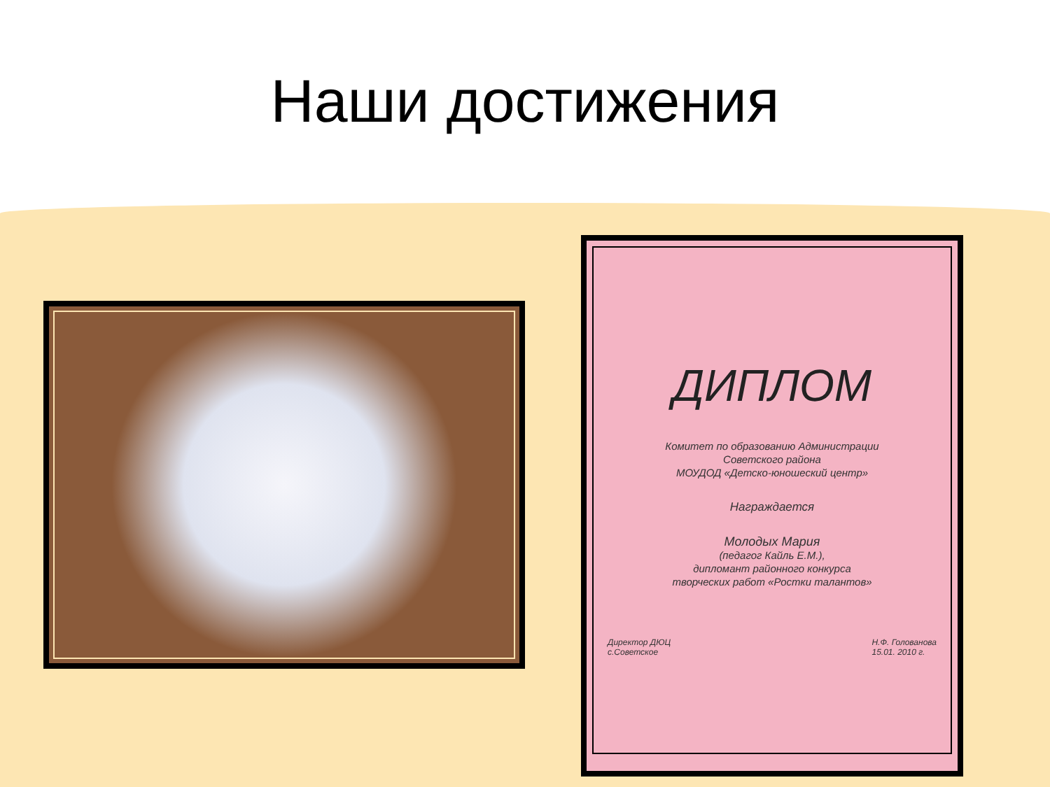Наши достижения
ДИПЛОМ
Комитет по образованию Администрации
Советского района
МОУДОД «Детско-юношеский центр»
Награждается
Молодых Мария
(педагог Кайль Е.М.),
дипломант районного конкурса
творческих работ «Ростки талантов»
Директор ДЮЦ
с.Советское
Н.Ф. Голованова
15.01. 2010 г.